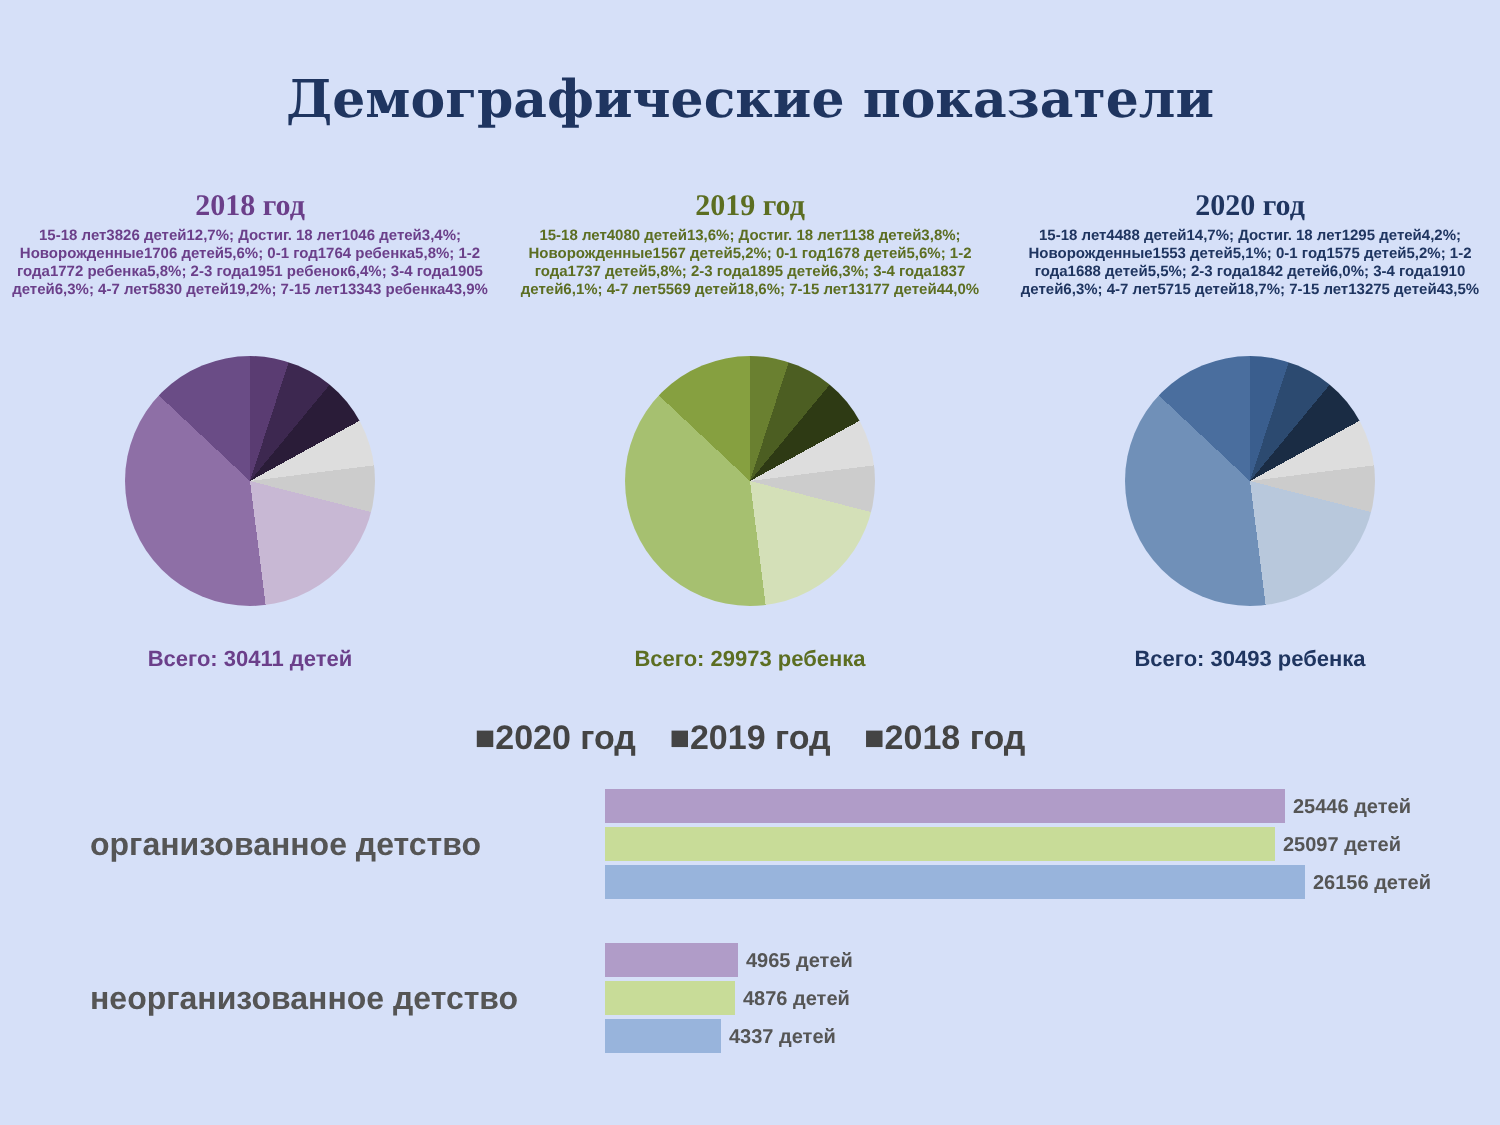Демографические показатели
2018 год
15-18 лет3826 детей12,7%; Достиг. 18 лет1046 детей3,4%; Новорожденные1706 детей5,6%; 0-1 год1764 ребенка5,8%; 1-2 года1772 ребенка5,8%; 2-3 года1951 ребенок6,4%; 3-4 года1905 детей6,3%; 4-7 лет5830 детей19,2%; 7-15 лет13343 ребенка43,9%
Всего: 30411 детей
2019 год
15-18 лет4080 детей13,6%; Достиг. 18 лет1138 детей3,8%; Новорожденные1567 детей5,2%; 0-1 год1678 детей5,6%; 1-2 года1737 детей5,8%; 2-3 года1895 детей6,3%; 3-4 года1837 детей6,1%; 4-7 лет5569 детей18,6%; 7-15 лет13177 детей44,0%
Всего: 29973 ребенка
2020 год
15-18 лет4488 детей14,7%; Достиг. 18 лет1295 детей4,2%; Новорожденные1553 детей5,1%; 0-1 год1575 детей5,2%; 1-2 года1688 детей5,5%; 2-3 года1842 детей6,0%; 3-4 года1910 детей6,3%; 4-7 лет5715 детей18,7%; 7-15 лет13275 детей43,5%
Всего: 30493 ребенка
■2020 год ■2019 год ■2018 год
организованное детство
25446 детей
25097 детей
26156 детей
неорганизованное детство
4965 детей
4876 детей
4337 детей